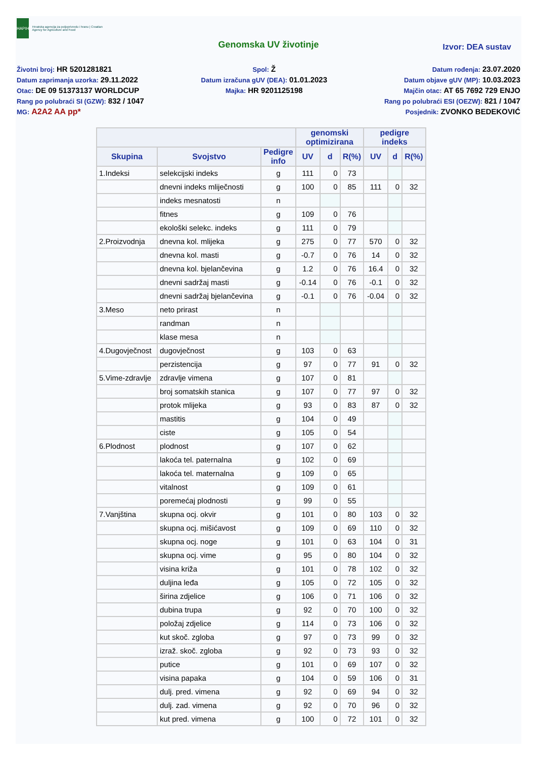HAPIH
Hrvatska agencija za poljoprivredu i hranu | Croatian Agency for Agriculture and Food
Genomska UV životinje
Izvor: DEA sustav
Životni broj: HR 5201281821
Datum zaprimanja uzorka: 29.11.2022
Otac: DE 09 51373137 WORLDCUP
Rang po polubraći SI (GZW): 832 / 1047
MG: A2A2 AA pp*
Spol: Ž
Datum izračuna gUV (DEA): 01.01.2023
Majka: HR 9201125198
Datum rođenja: 23.07.2020
Datum objave gUV (MP): 10.03.2023
Majčin otac: AT 65 7692 729 ENJO
Rang po polubraći ESI (OEZW): 821 / 1047
Posjednik: ZVONKO BEDEKOVIĆ
| | | | genomski optimizirana | | | pedigre indeks | | |
| --- | --- | --- | --- | --- | --- | --- | --- | --- |
| Skupina | Svojstvo | Pedigre info | UV | d | R(%) | UV | d | R(%) |
| 1.Indeksi | selekcijski indeks | g | 111 | 0 | 73 | | | |
| | dnevni indeks mliječnosti | g | 100 | 0 | 85 | 111 | 0 | 32 |
| | indeks mesnatosti | n | | | | | | |
| | fitnes | g | 109 | 0 | 76 | | | |
| | ekološki selekc. indeks | g | 111 | 0 | 79 | | | |
| 2.Proizvodnja | dnevna kol. mlijeka | g | 275 | 0 | 77 | 570 | 0 | 32 |
| | dnevna kol. masti | g | -0.7 | 0 | 76 | 14 | 0 | 32 |
| | dnevna kol. bjelančevina | g | 1.2 | 0 | 76 | 16.4 | 0 | 32 |
| | dnevni sadržaj masti | g | -0.14 | 0 | 76 | -0.1 | 0 | 32 |
| | dnevni sadržaj bjelančevina | g | -0.1 | 0 | 76 | -0.04 | 0 | 32 |
| 3.Meso | neto prirast | n | | | | | | |
| | randman | n | | | | | | |
| | klase mesa | n | | | | | | |
| 4.Dugovječnost | dugovječnost | g | 103 | 0 | 63 | | | |
| | perzistencija | g | 97 | 0 | 77 | 91 | 0 | 32 |
| 5.Vime-zdravlje | zdravlje vimena | g | 107 | 0 | 81 | | | |
| | broj somatskih stanica | g | 107 | 0 | 77 | 97 | 0 | 32 |
| | protok mlijeka | g | 93 | 0 | 83 | 87 | 0 | 32 |
| | mastitis | g | 104 | 0 | 49 | | | |
| | ciste | g | 105 | 0 | 54 | | | |
| 6.Plodnost | plodnost | g | 107 | 0 | 62 | | | |
| | lakoća tel. paternalna | g | 102 | 0 | 69 | | | |
| | lakoća tel. maternalna | g | 109 | 0 | 65 | | | |
| | vitalnost | g | 109 | 0 | 61 | | | |
| | poremećaj plodnosti | g | 99 | 0 | 55 | | | |
| 7.Vanjština | skupna ocj. okvir | g | 101 | 0 | 80 | 103 | 0 | 32 |
| | skupna ocj. mišićavost | g | 109 | 0 | 69 | 110 | 0 | 32 |
| | skupna ocj. noge | g | 101 | 0 | 63 | 104 | 0 | 31 |
| | skupna ocj. vime | g | 95 | 0 | 80 | 104 | 0 | 32 |
| | visina križa | g | 101 | 0 | 78 | 102 | 0 | 32 |
| | duljina leđa | g | 105 | 0 | 72 | 105 | 0 | 32 |
| | širina zdjelice | g | 106 | 0 | 71 | 106 | 0 | 32 |
| | dubina trupa | g | 92 | 0 | 70 | 100 | 0 | 32 |
| | položaj zdjelice | g | 114 | 0 | 73 | 106 | 0 | 32 |
| | kut skoč. zgloba | g | 97 | 0 | 73 | 99 | 0 | 32 |
| | izraž. skoč. zgloba | g | 92 | 0 | 73 | 93 | 0 | 32 |
| | putice | g | 101 | 0 | 69 | 107 | 0 | 32 |
| | visina papaka | g | 104 | 0 | 59 | 106 | 0 | 31 |
| | dulj. pred. vimena | g | 92 | 0 | 69 | 94 | 0 | 32 |
| | dulj. zad. vimena | g | 92 | 0 | 70 | 96 | 0 | 32 |
| | kut pred. vimena | g | 100 | 0 | 72 | 101 | 0 | 32 |